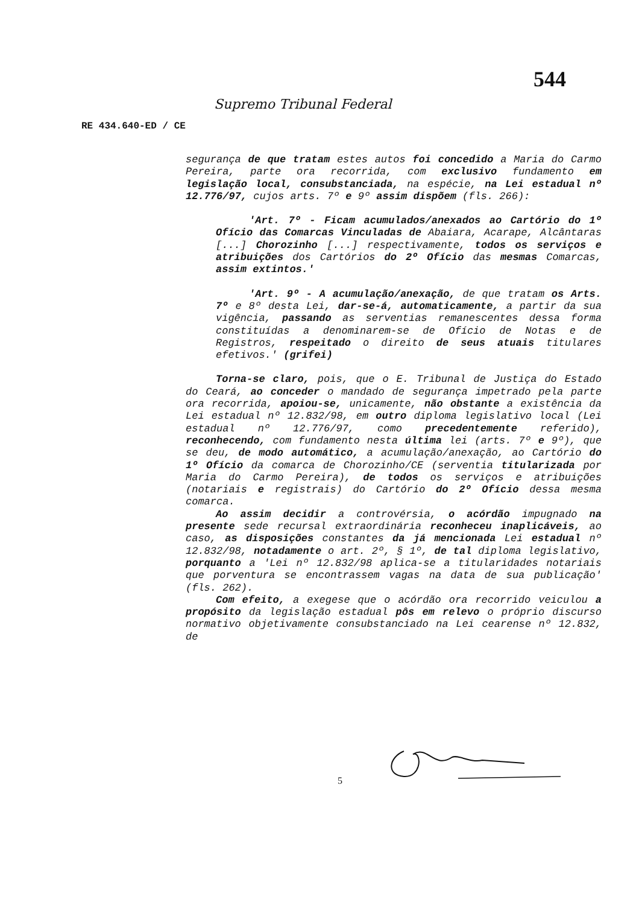544
Supremo Tribunal Federal
RE 434.640-ED / CE
segurança de que tratam estes autos foi concedido a Maria do Carmo Pereira, parte ora recorrida, com exclusivo fundamento em legislação local, consubstanciada, na espécie, na Lei estadual nº 12.776/97, cujos arts. 7º e 9º assim dispõem (fls. 266):
'Art. 7º - Ficam acumulados/anexados ao Cartório do 1º Ofício das Comarcas Vinculadas de Abaiara, Acarape, Alcântaras [...] Chorozinho [...] respectivamente, todos os serviços e atribuições dos Cartórios do 2º Ofício das mesmas Comarcas, assim extintos.'
'Art. 9º - A acumulação/anexação, de que tratam os Arts. 7º e 8º desta Lei, dar-se-á, automaticamente, a partir da sua vigência, passando as serventias remanescentes dessa forma constituídas a denominarem-se de Ofício de Notas e de Registros, respeitado o direito de seus atuais titulares efetivos.' (grifei)
Torna-se claro, pois, que o E. Tribunal de Justiça do Estado do Ceará, ao conceder o mandado de segurança impetrado pela parte ora recorrida, apoiou-se, unicamente, não obstante a existência da Lei estadual nº 12.832/98, em outro diploma legislativo local (Lei estadual nº 12.776/97, como precedentemente referido), reconhecendo, com fundamento nesta última lei (arts. 7º e 9º), que se deu, de modo automático, a acumulação/anexação, ao Cartório do 1º Ofício da comarca de Chorozinho/CE (serventia titularizada por Maria do Carmo Pereira), de todos os serviços e atribuições (notariais e registrais) do Cartório do 2º Ofício dessa mesma comarca.
Ao assim decidir a controvérsia, o acórdão impugnado na presente sede recursal extraordinária reconheceu inaplicáveis, ao caso, as disposições constantes da já mencionada Lei estadual nº 12.832/98, notadamente o art. 2º, § 1º, de tal diploma legislativo, porquanto a 'Lei nº 12.832/98 aplica-se a titularidades notariais que porventura se encontrassem vagas na data de sua publicação' (fls. 262).
Com efeito, a exegese que o acórdão ora recorrido veiculou a propósito da legislação estadual pôs em relevo o próprio discurso normativo objetivamente consubstanciado na Lei cearense nº 12.832, de
5